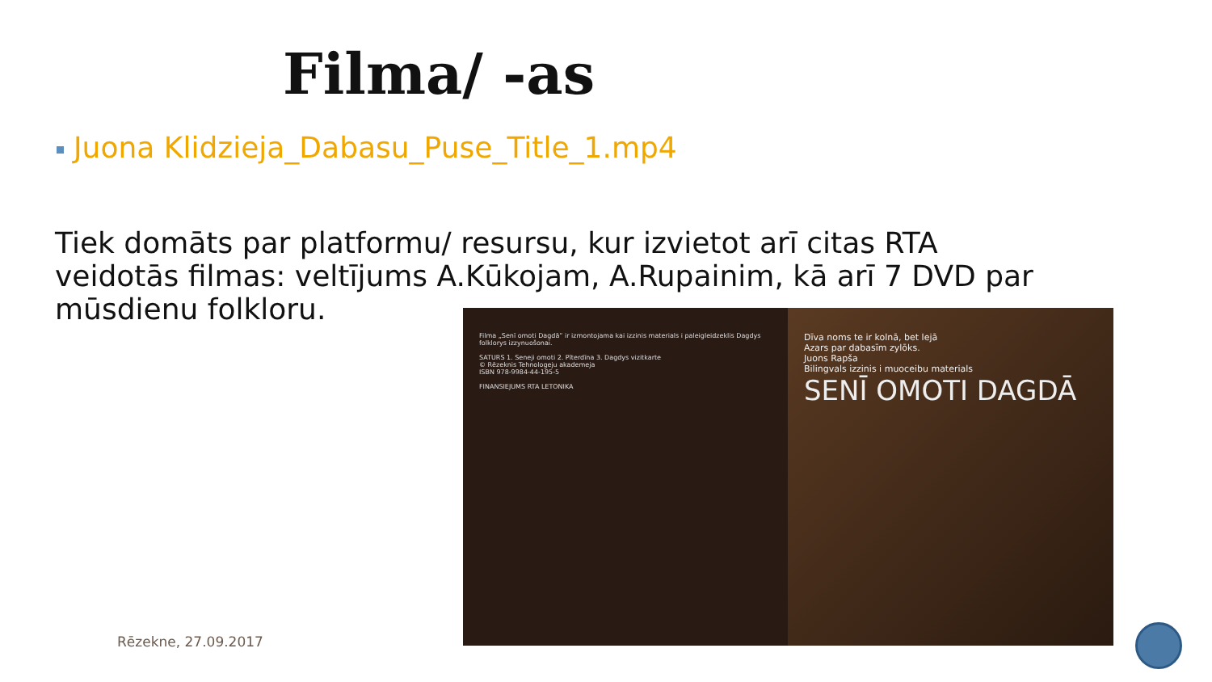Filma/ -as
Juona Klidzieja_Dabasu_Puse_Title_1.mp4
Tiek domāts par platformu/ resursu, kur izvietot arī citas RTA veidotās filmas: veltījums A.Kūkojam, A.Rupainim, kā arī 7 DVD par mūsdienu folkloru.
Filma „Senī omoti Dagdā” ir izmontojama kai izzinis materials i paleigleidzeklis Dagdys folklorys izzynuošonai.
SATURS 1. Seneji omoti 2. Pīterdīna 3. Dagdys vizitkarte
© Rēzeknis Tehnologeju akademeja
ISBN 978-9984-44-195-5
FINANSIEJUMS RTA LETONIKA
Dīva noms te ir kolnā, bet lejā
Azars par dabasīm zylōks.
Juons Rapša
Bilingvals izzinis i muoceibu materials
SENĪ OMOTI DAGDĀ
Rēzekne, 27.09.2017